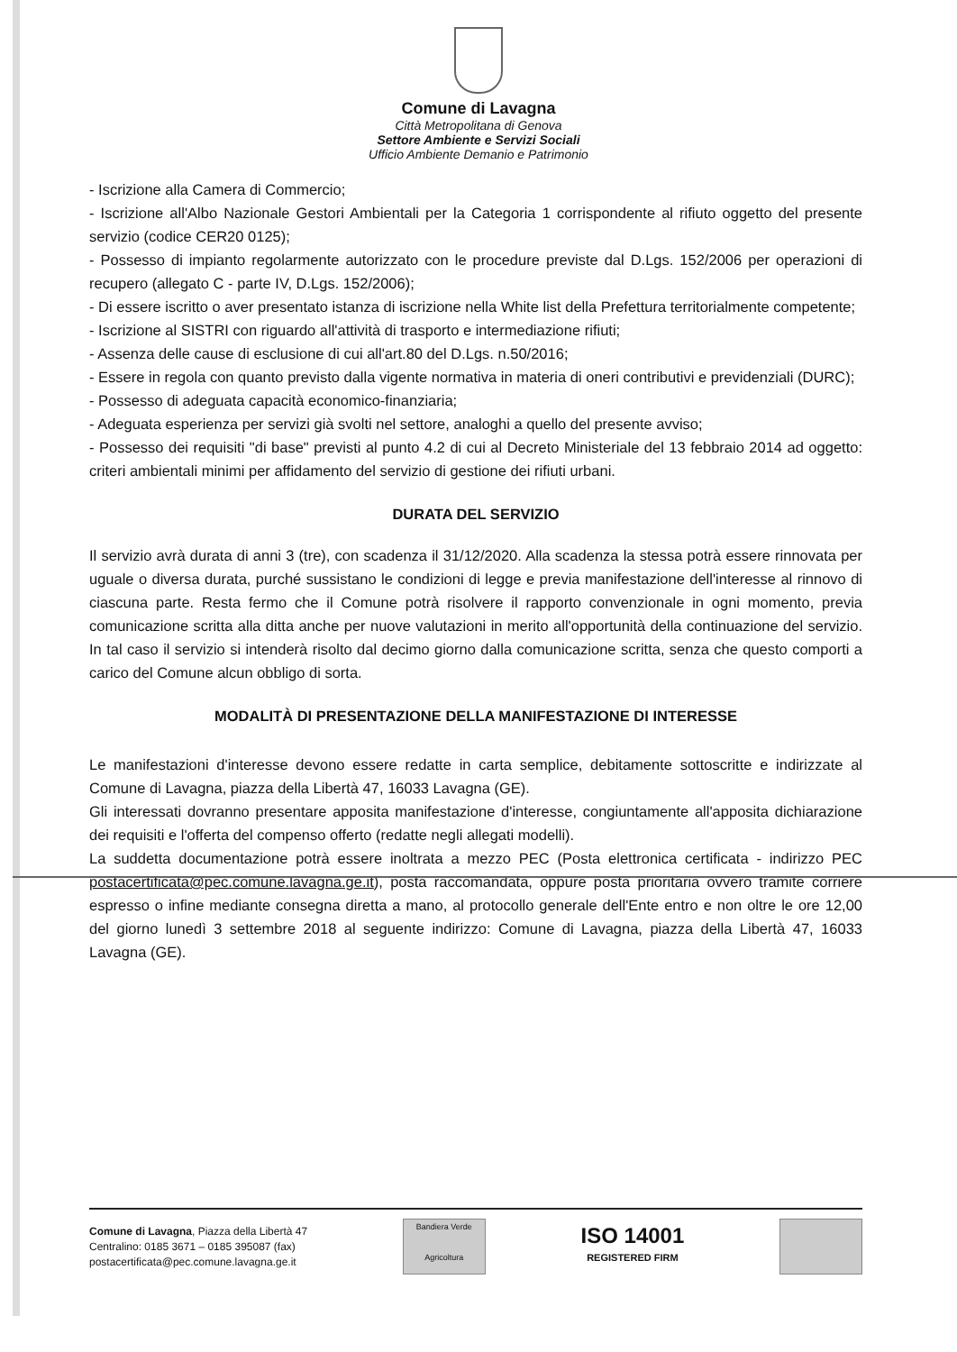Comune di Lavagna
Città Metropolitana di Genova
Settore Ambiente e Servizi Sociali
Ufficio Ambiente Demanio e Patrimonio
- Iscrizione alla Camera di Commercio;
- Iscrizione all'Albo Nazionale Gestori Ambientali per la Categoria 1 corrispondente al rifiuto oggetto del presente servizio (codice CER20 0125);
- Possesso di impianto regolarmente autorizzato con le procedure previste dal D.Lgs. 152/2006 per operazioni di recupero (allegato C - parte IV, D.Lgs. 152/2006);
- Di essere iscritto o aver presentato istanza di iscrizione nella White list della Prefettura territorialmente competente;
- Iscrizione al SISTRI con riguardo all'attività di trasporto e intermediazione rifiuti;
- Assenza delle cause di esclusione di cui all'art.80 del D.Lgs. n.50/2016;
- Essere in regola con quanto previsto dalla vigente normativa in materia di oneri contributivi e previdenziali (DURC);
- Possesso di adeguata capacità economico-finanziaria;
- Adeguata esperienza per servizi già svolti nel settore, analoghi a quello del presente avviso;
- Possesso dei requisiti "di base" previsti al punto 4.2 di cui al Decreto Ministeriale del 13 febbraio 2014 ad oggetto: criteri ambientali minimi per affidamento del servizio di gestione dei rifiuti urbani.
DURATA DEL SERVIZIO
Il servizio avrà durata di anni 3 (tre), con scadenza il 31/12/2020. Alla scadenza la stessa potrà essere rinnovata per uguale o diversa durata, purché sussistano le condizioni di legge e previa manifestazione dell'interesse al rinnovo di ciascuna parte. Resta fermo che il Comune potrà risolvere il rapporto convenzionale in ogni momento, previa comunicazione scritta alla ditta anche per nuove valutazioni in merito all'opportunità della continuazione del servizio. In tal caso il servizio si intenderà risolto dal decimo giorno dalla comunicazione scritta, senza che questo comporti a carico del Comune alcun obbligo di sorta.
MODALITÀ DI PRESENTAZIONE DELLA MANIFESTAZIONE DI INTERESSE
Le manifestazioni d'interesse devono essere redatte in carta semplice, debitamente sottoscritte e indirizzate al Comune di Lavagna, piazza della Libertà 47, 16033 Lavagna (GE).
Gli interessati dovranno presentare apposita manifestazione d'interesse, congiuntamente all'apposita dichiarazione dei requisiti e l'offerta del compenso offerto (redatte negli allegati modelli).
La suddetta documentazione potrà essere inoltrata a mezzo PEC (Posta elettronica certificata - indirizzo PEC postacertificata@pec.comune.lavagna.ge.it), posta raccomandata, oppure posta prioritaria ovvero tramite corriere espresso o infine mediante consegna diretta a mano, al protocollo generale dell'Ente entro e non oltre le ore 12,00 del giorno lunedì 3 settembre 2018 al seguente indirizzo: Comune di Lavagna, piazza della Libertà 47, 16033 Lavagna (GE).
Comune di Lavagna, Piazza della Libertà 47
Centralino: 0185 3671 – 0185 395087 (fax)
postacertificata@pec.comune.lavagna.ge.it
Bandiera Verde
Agricoltura
ISO 14001
REGISTERED FIRM